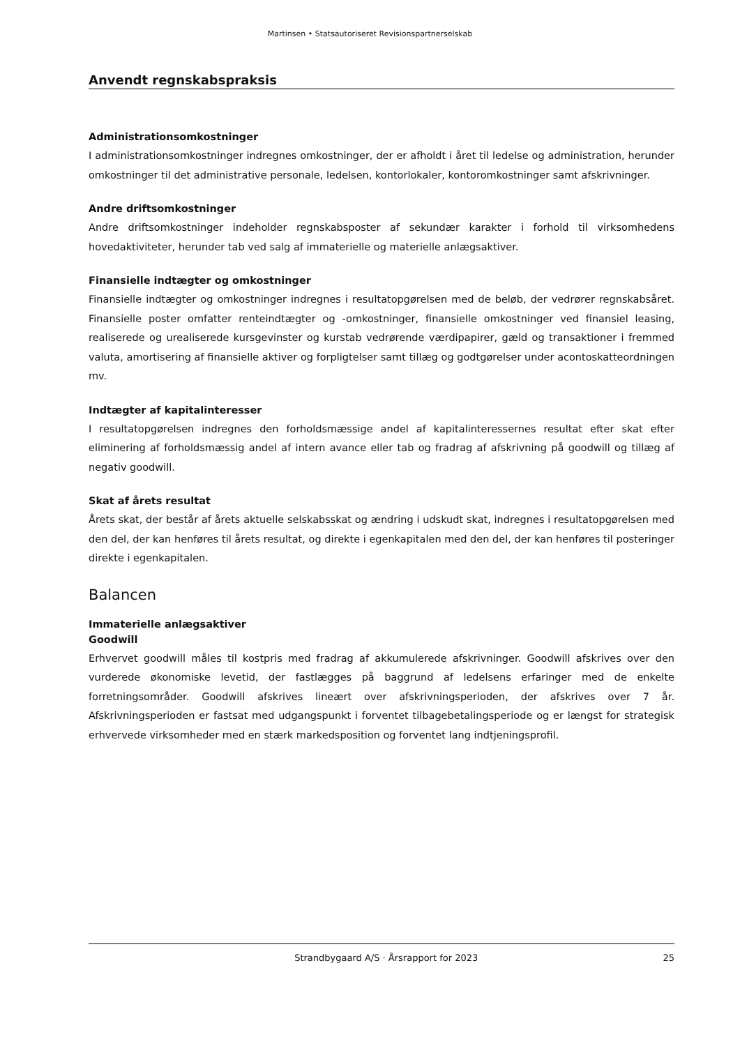Martinsen • Statsautoriseret Revisionspartnerselskab
Anvendt regnskabspraksis
Administrationsomkostninger
I administrationsomkostninger indregnes omkostninger, der er afholdt i året til ledelse og administration, herunder omkostninger til det administrative personale, ledelsen, kontorlokaler, kontoromkostninger samt afskrivninger.
Andre driftsomkostninger
Andre driftsomkostninger indeholder regnskabsposter af sekundær karakter i forhold til virksomhedens hovedaktiviteter, herunder tab ved salg af immaterielle og materielle anlægsaktiver.
Finansielle indtægter og omkostninger
Finansielle indtægter og omkostninger indregnes i resultatopgørelsen med de beløb, der vedrører regnskabsåret. Finansielle poster omfatter renteindtægter og -omkostninger, finansielle omkostninger ved finansiel leasing, realiserede og urealiserede kursgevinster og kurstab vedrørende værdipapirer, gæld og transaktioner i fremmed valuta, amortisering af finansielle aktiver og forpligtelser samt tillæg og godtgørelser under acontoskatteordningen mv.
Indtægter af kapitalinteresser
I resultatopgørelsen indregnes den forholdsmæssige andel af kapitalinteressernes resultat efter skat efter eliminering af forholdsmæssig andel af intern avance eller tab og fradrag af afskrivning på goodwill og tillæg af negativ goodwill.
Skat af årets resultat
Årets skat, der består af årets aktuelle selskabsskat og ændring i udskudt skat, indregnes i resultatopgørelsen med den del, der kan henføres til årets resultat, og direkte i egenkapitalen med den del, der kan henføres til posteringer direkte i egenkapitalen.
Balancen
Immaterielle anlægsaktiver
Goodwill
Erhvervet goodwill måles til kostpris med fradrag af akkumulerede afskrivninger. Goodwill afskrives over den vurderede økonomiske levetid, der fastlægges på baggrund af ledelsens erfaringer med de enkelte forretningsområder. Goodwill afskrives lineært over afskrivningsperioden, der afskrives over 7 år. Afskrivningsperioden er fastsat med udgangspunkt i forventet tilbagebetalingsperiode og er længst for strategisk erhvervede virksomheder med en stærk markedsposition og forventet lang indtjeningsprofil.
Strandbygaard A/S · Årsrapport for 2023 25